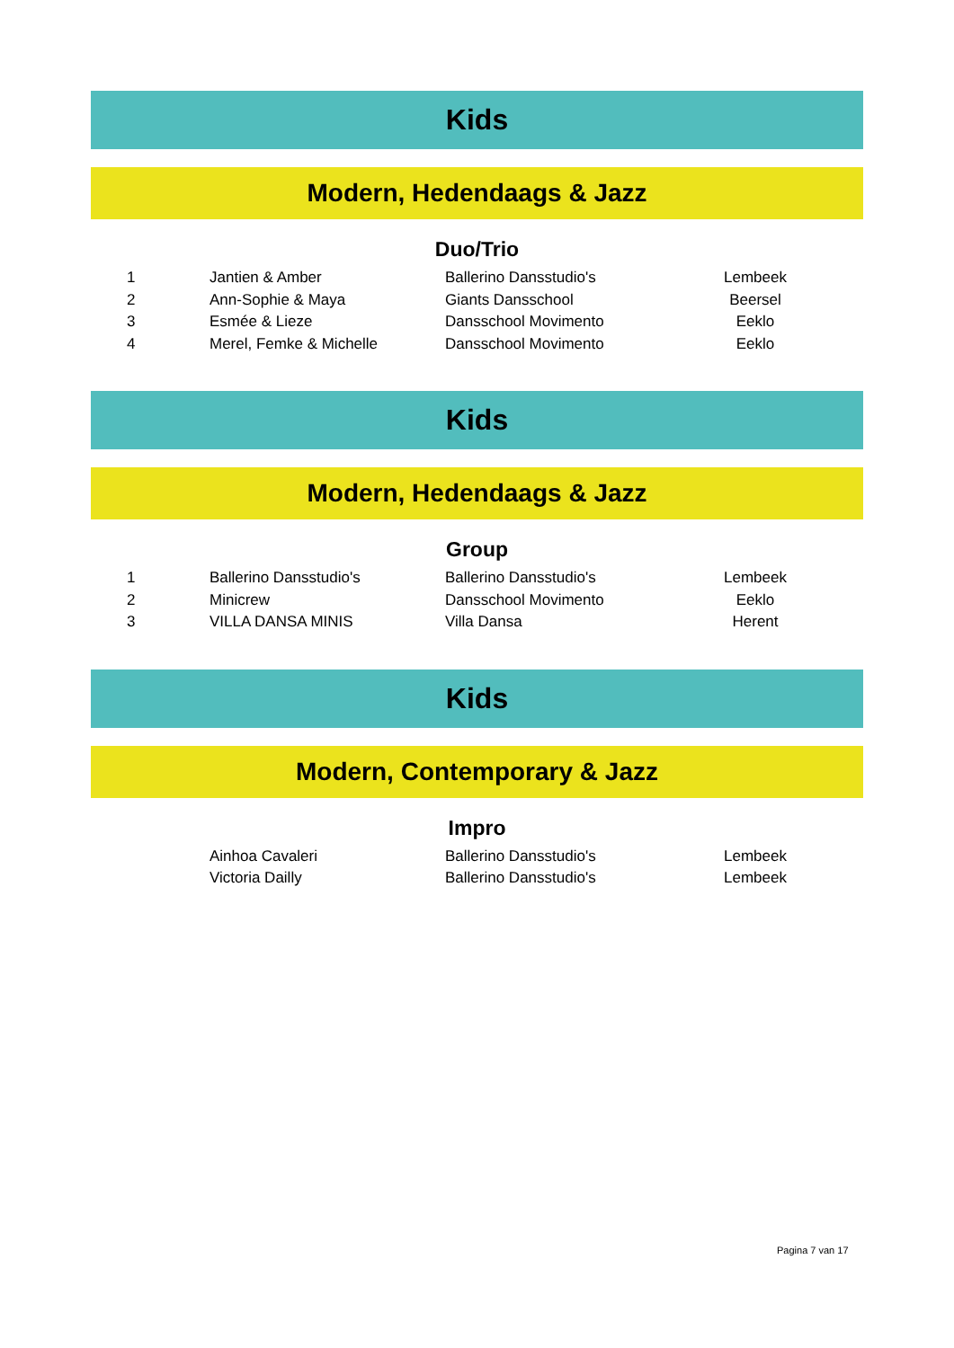Kids
Modern, Hedendaags & Jazz
Duo/Trio
| 1 | Jantien & Amber | Ballerino Dansstudio's | Lembeek |
| 2 | Ann-Sophie & Maya | Giants Dansschool | Beersel |
| 3 | Esmée & Lieze | Dansschool Movimento | Eeklo |
| 4 | Merel, Femke & Michelle | Dansschool Movimento | Eeklo |
Kids
Modern, Hedendaags & Jazz
Group
| 1 | Ballerino Dansstudio's | Ballerino Dansstudio's | Lembeek |
| 2 | Minicrew | Dansschool Movimento | Eeklo |
| 3 | VILLA DANSA MINIS | Villa Dansa | Herent |
Kids
Modern, Contemporary & Jazz
Impro
| | Ainhoa Cavaleri | Ballerino Dansstudio's | Lembeek |
| | Victoria Dailly | Ballerino Dansstudio's | Lembeek |
Pagina 7 van 17